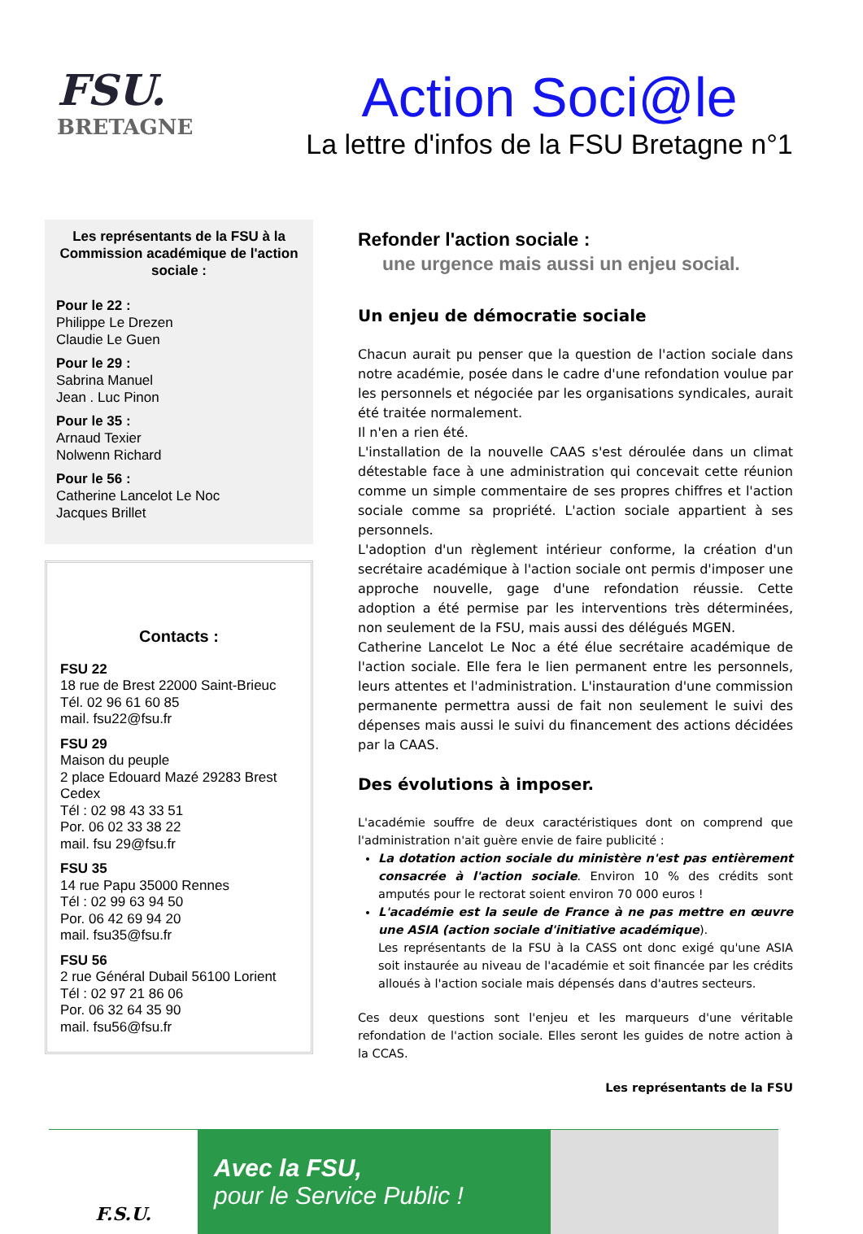FSU.
BRETAGNE
Action Soci@le
La lettre d'infos de la FSU Bretagne n°1
Les représentants de la FSU à la Commission académique de l'action sociale :
Pour le 22 :
Philippe Le Drezen
Claudie Le Guen
Pour le 29 :
Sabrina Manuel
Jean . Luc Pinon
Pour le 35 :
Arnaud Texier
Nolwenn Richard
Pour le 56 :
Catherine Lancelot Le Noc
Jacques Brillet
Contacts :
FSU 22
18 rue de Brest 22000 Saint-Brieuc
Tél. 02 96 61 60 85
mail. fsu22@fsu.fr
FSU 29
Maison du peuple
2 place Edouard Mazé 29283 Brest Cedex
Tél : 02 98 43 33 51
Por. 06 02 33 38 22
mail. fsu 29@fsu.fr
FSU 35
14 rue Papu 35000 Rennes
Tél : 02 99 63 94 50
Por. 06 42 69 94 20
mail. fsu35@fsu.fr
FSU 56
2 rue Général Dubail 56100 Lorient
Tél : 02 97 21 86 06
Por. 06 32 64 35 90
mail. fsu56@fsu.fr
Refonder l'action sociale :
une urgence mais aussi un enjeu social.
Un enjeu de démocratie sociale
Chacun aurait pu penser que la question de l'action sociale dans notre académie, posée dans le cadre d'une refondation voulue par les personnels et négociée par les organisations syndicales, aurait été traitée normalement.
Il n'en a rien été.
L'installation de la nouvelle CAAS s'est déroulée dans un climat détestable face à une administration qui concevait cette réunion comme un simple commentaire de ses propres chiffres et l'action sociale comme sa propriété. L'action sociale appartient à ses personnels.
L'adoption d'un règlement intérieur conforme, la création d'un secrétaire académique à l'action sociale ont permis d'imposer une approche nouvelle, gage d'une refondation réussie. Cette adoption a été permise par les interventions très déterminées, non seulement de la FSU, mais aussi des délégués MGEN.
Catherine Lancelot Le Noc a été élue secrétaire académique de l'action sociale. Elle fera le lien permanent entre les personnels, leurs attentes et l'administration. L'instauration d'une commission permanente permettra aussi de fait non seulement le suivi des dépenses mais aussi le suivi du financement des actions décidées par la CAAS.
Des évolutions à imposer.
L'académie souffre de deux caractéristiques dont on comprend que l'administration n'ait guère envie de faire publicité :
La dotation action sociale du ministère n'est pas entièrement consacrée à l'action sociale. Environ 10 % des crédits sont amputés pour le rectorat soient environ 70 000 euros !
L'académie est la seule de France à ne pas mettre en œuvre une ASIA (action sociale d'initiative académique).
Les représentants de la FSU à la CASS ont donc exigé qu'une ASIA soit instaurée au niveau de l'académie et soit financée par les crédits alloués à l'action sociale mais dépensés dans d'autres secteurs.
Ces deux questions sont l'enjeu et les marqueurs d'une véritable refondation de l'action sociale. Elles seront les guides de notre action à la CCAS.
Les représentants de la FSU
F.S.U.
Avec la FSU,
pour le Service Public !